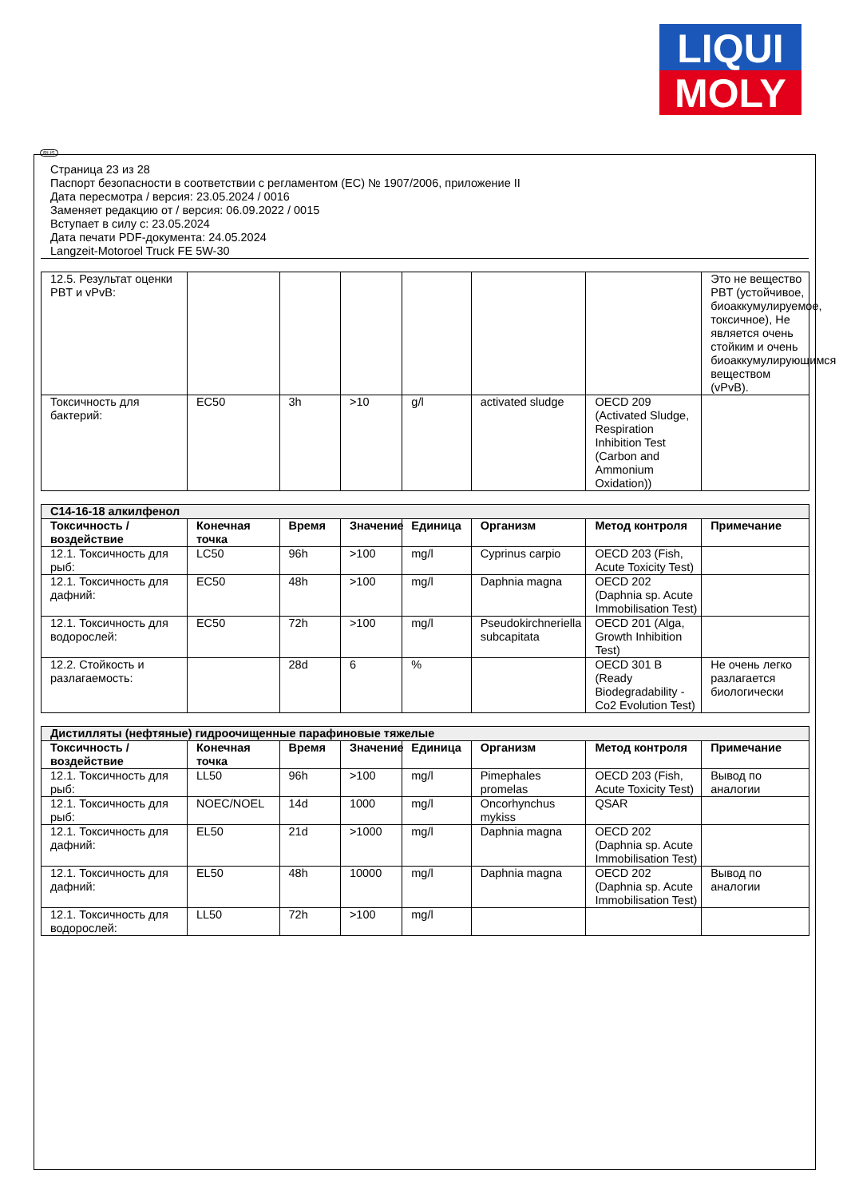LIQUI
MOLY
RUS
Страница 23 из 28
Паспорт безопасности в соответствии с регламентом (ЕС) № 1907/2006, приложение II
Дата пересмотра / версия: 23.05.2024 / 0016
Заменяет редакцию от / версия: 06.09.2022 / 0015
Вступает в силу с: 23.05.2024
Дата печати PDF-документа: 24.05.2024
Langzeit-Motoroel Truck FE 5W-30
| 12.5. Результат оценки PBT и vPvB: | | | | | | | Это не вещество PBT (устойчивое, биоаккумулируемое, токсичное), Не является очень стойким и очень биоаккумулирующимся веществом (vPvB). |
| Токсичность для бактерий: | EC50 | 3h | >10 | g/l | activated sludge | OECD 209 (Activated Sludge, Respiration Inhibition Test (Carbon and Ammonium Oxidation)) | |
| C14-16-18 алкилфенол | | | | | | | |
| Токсичность / воздействие | Конечная точка | Время | Значение | Единица | Организм | Метод контроля | Примечание |
| 12.1. Токсичность для рыб: | LC50 | 96h | >100 | mg/l | Cyprinus carpio | OECD 203 (Fish, Acute Toxicity Test) | |
| 12.1. Токсичность для дафний: | EC50 | 48h | >100 | mg/l | Daphnia magna | OECD 202 (Daphnia sp. Acute Immobilisation Test) | |
| 12.1. Токсичность для водорослей: | EC50 | 72h | >100 | mg/l | Pseudokirchneriella subcapitata | OECD 201 (Alga, Growth Inhibition Test) | |
| 12.2. Стойкость и разлагаемость: | | 28d | 6 | % | | OECD 301 B (Ready Biodegradability - Co2 Evolution Test) | Не очень легко разлагается биологически |
| Дистилляты (нефтяные) гидроочищенные парафиновые тяжелые | | | | | | | |
| Токсичность / воздействие | Конечная точка | Время | Значение | Единица | Организм | Метод контроля | Примечание |
| 12.1. Токсичность для рыб: | LL50 | 96h | >100 | mg/l | Pimephales promelas | OECD 203 (Fish, Acute Toxicity Test) | Вывод по аналогии |
| 12.1. Токсичность для рыб: | NOEC/NOEL | 14d | 1000 | mg/l | Oncorhynchus mykiss | QSAR | |
| 12.1. Токсичность для дафний: | EL50 | 21d | >1000 | mg/l | Daphnia magna | OECD 202 (Daphnia sp. Acute Immobilisation Test) | |
| 12.1. Токсичность для дафний: | EL50 | 48h | 10000 | mg/l | Daphnia magna | OECD 202 (Daphnia sp. Acute Immobilisation Test) | Вывод по аналогии |
| 12.1. Токсичность для водорослей: | LL50 | 72h | >100 | mg/l | | | |